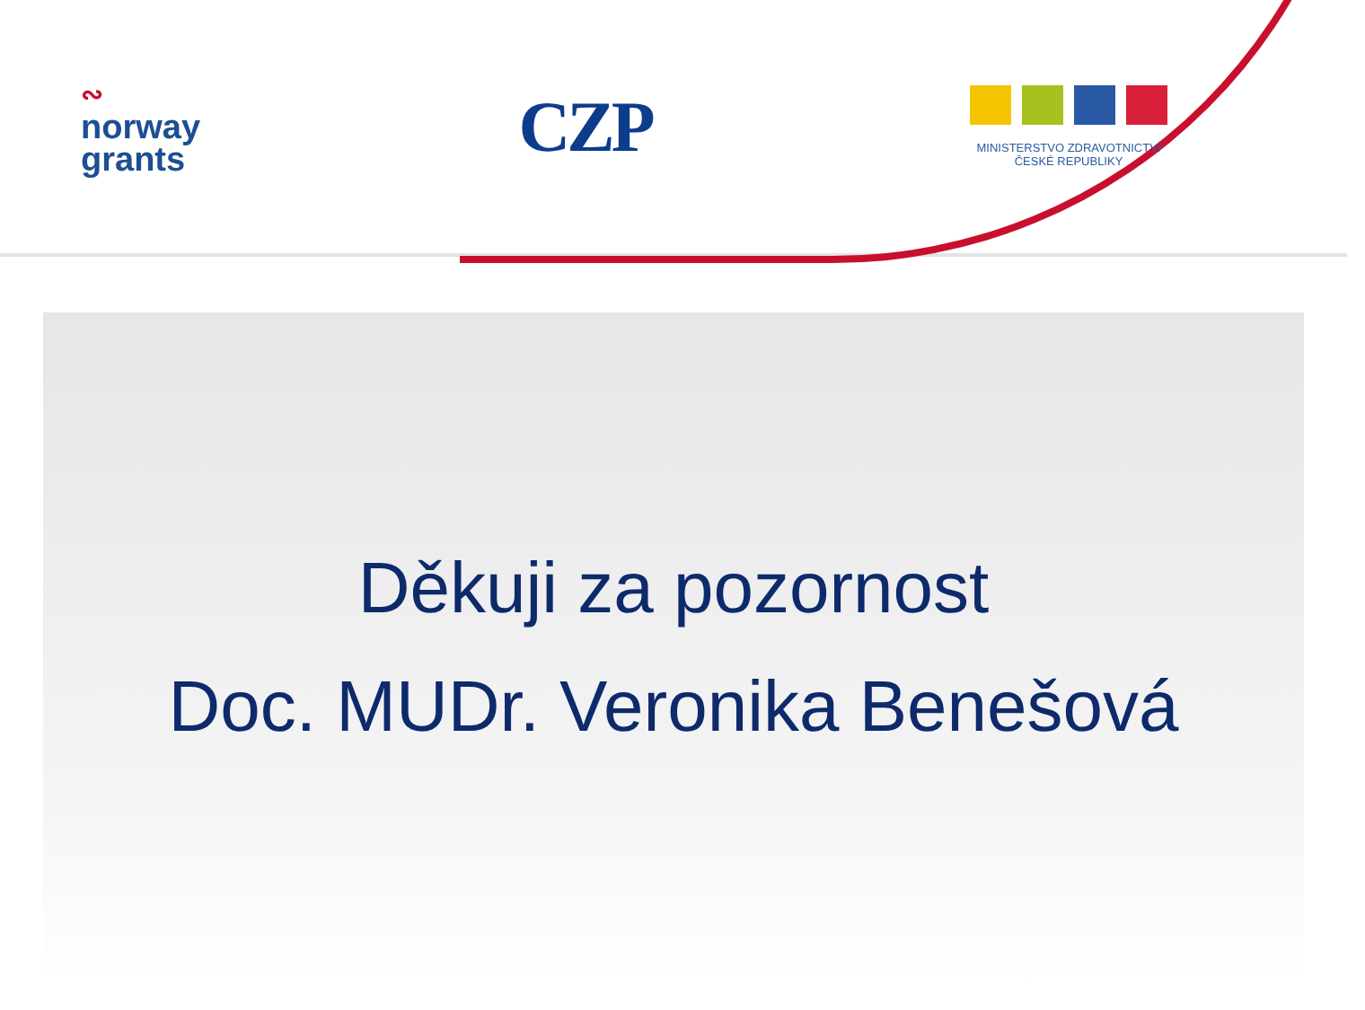∾
norway
grants
CZP
MINISTERSTVO ZDRAVOTNICTVÍ
ČESKÉ REPUBLIKY
Děkuji za pozornost
Doc. MUDr. Veronika Benešová